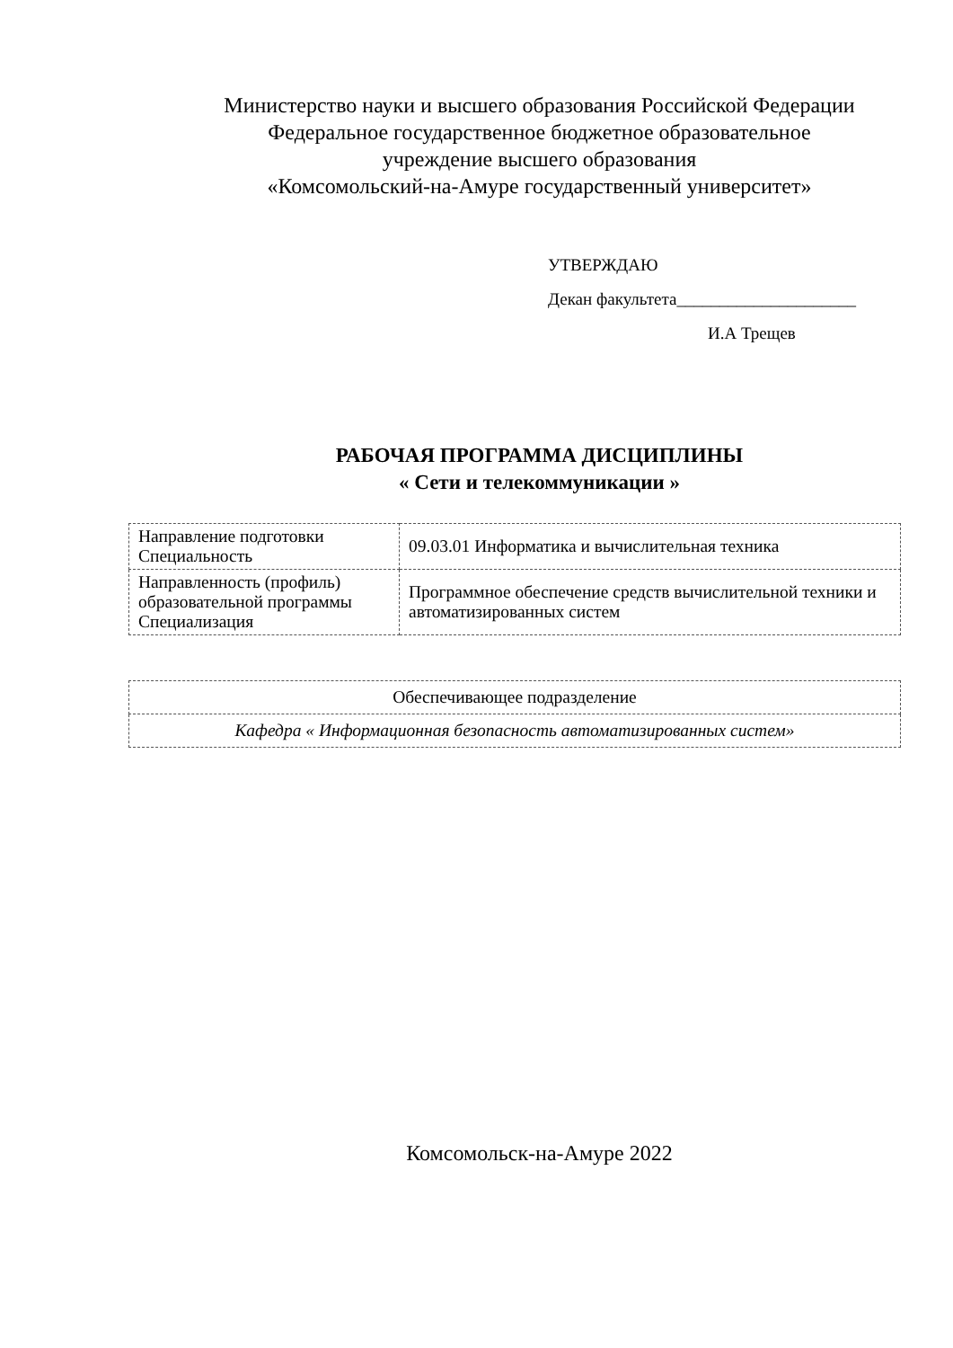Министерство науки и высшего образования Российской Федерации
Федеральное государственное бюджетное образовательное
учреждение высшего образования
«Комсомольский-на-Амуре государственный университет»
УТВЕРЖДАЮ
Декан факультета_____________________
И.А Трещев
РАБОЧАЯ ПРОГРАММА ДИСЦИПЛИНЫ
« Сети и телекоммуникации »
| Направление подготовки Специальность | 09.03.01 Информатика и вычислительная техника |
| Направленность (профиль) образовательной программы Специализация | Программное обеспечение средств вычислительной техники и автоматизированных систем |
| Обеспечивающее подразделение |
| Кафедра « Информационная безопасность автоматизированных систем» |
Комсомольск-на-Амуре 2022